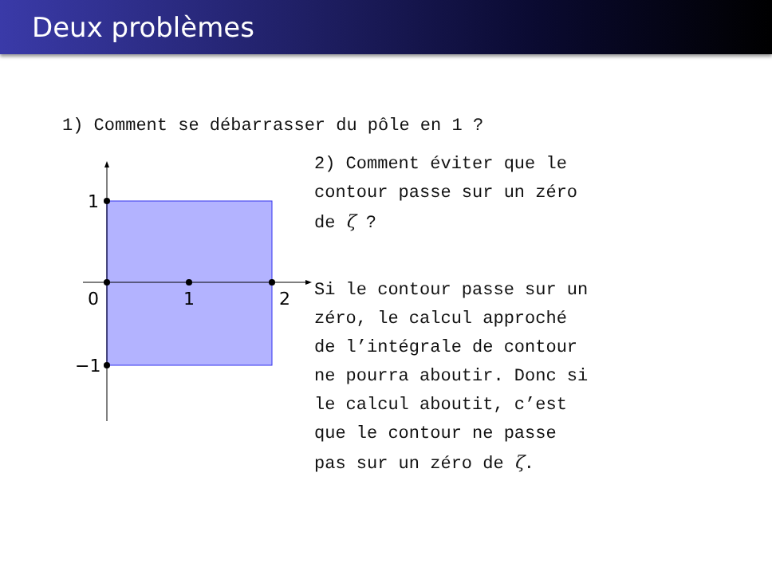Deux problèmes
1) Comment se débarrasser du pôle en 1 ?
1
0
1
2
−1
2) Comment éviter que le
contour passe sur un zéro
de ζ ?
Si le contour passe sur un
zéro, le calcul approché
de l’intégrale de contour
ne pourra aboutir. Donc si
le calcul aboutit, c’est
que le contour ne passe
pas sur un zéro de ζ.